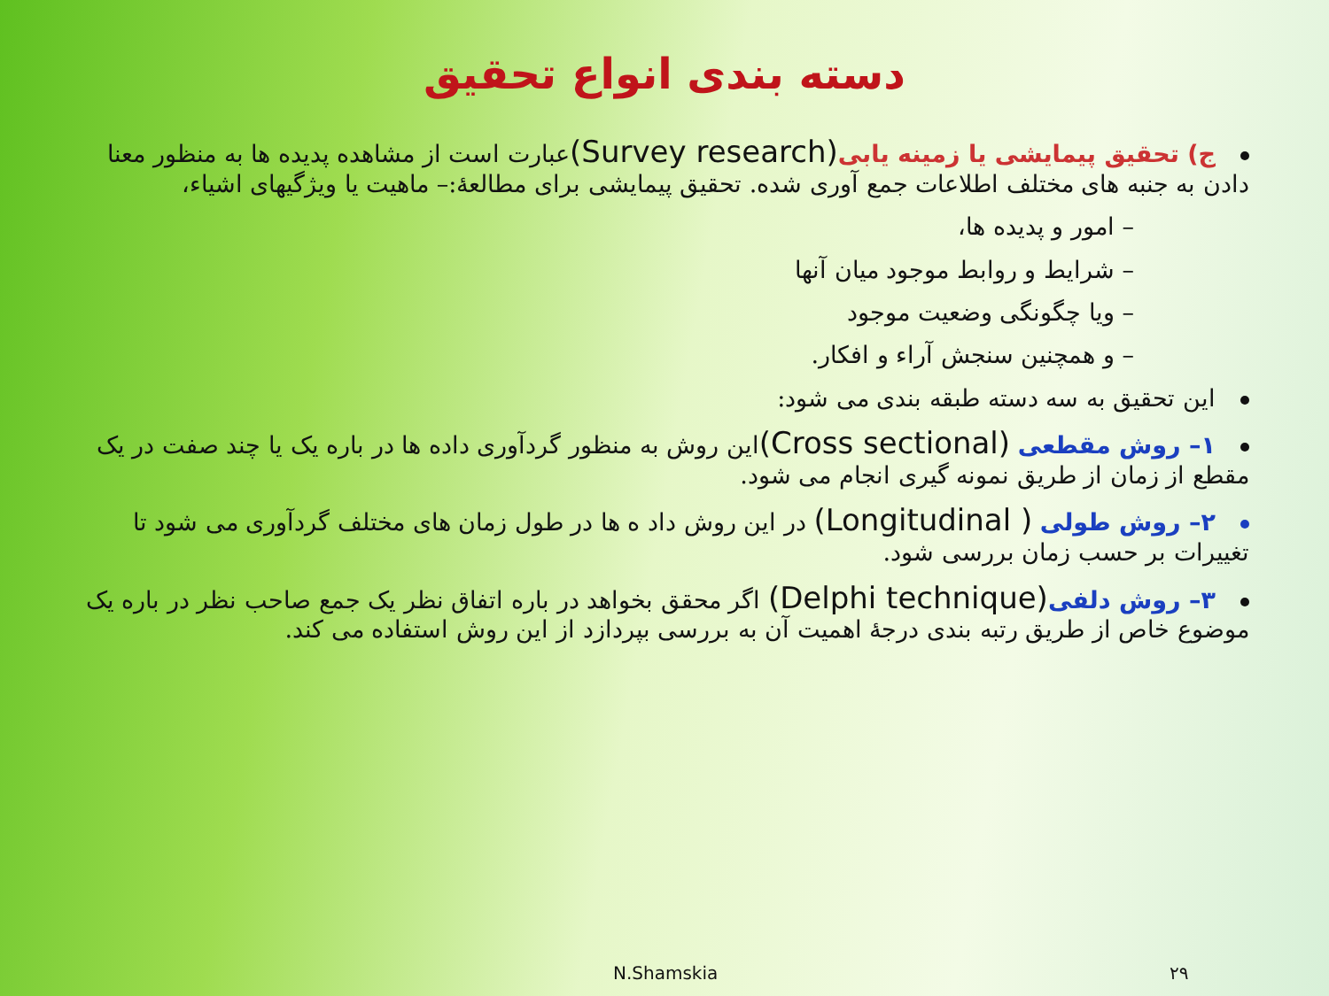دسته بندی انواع تحقیق
ج) تحقیق پیمایشی یا زمینه یابی(Survey research) عبارت است از مشاهده پدیده ها به منظور معنا دادن به جنبه های مختلف اطلاعات جمع آوری شده. تحقیق پیمایشی برای مطالعهٔ:– ماهیت یا ویژگیهای اشیاء،
– امور و پدیده ها،
– شرایط و روابط موجود میان آنها
– ویا چگونگی وضعیت موجود
– و همچنین سنجش آراء و افکار.
این تحقیق به سه دسته طبقه بندی می شود:
۱– روش مقطعی (Cross sectional) این روش به منظور گردآوری داده ها در باره یک یا چند صفت در یک مقطع از زمان از طریق نمونه گیری انجام می شود.
۲– روش طولی ( Longitudinal) در این روش داد ه ها در طول زمان های مختلف گردآوری می شود تا تغییرات بر حسب زمان بررسی شود.
۳– روش دلفی(Delphi technique) اگر محقق بخواهد در باره اتفاق نظر یک جمع صاحب نظر در باره یک موضوع خاص از طریق رتبه بندی درجهٔ اهمیت آن به بررسی بپردازد از این روش استفاده می کند.
N.Shamskia ۲۹